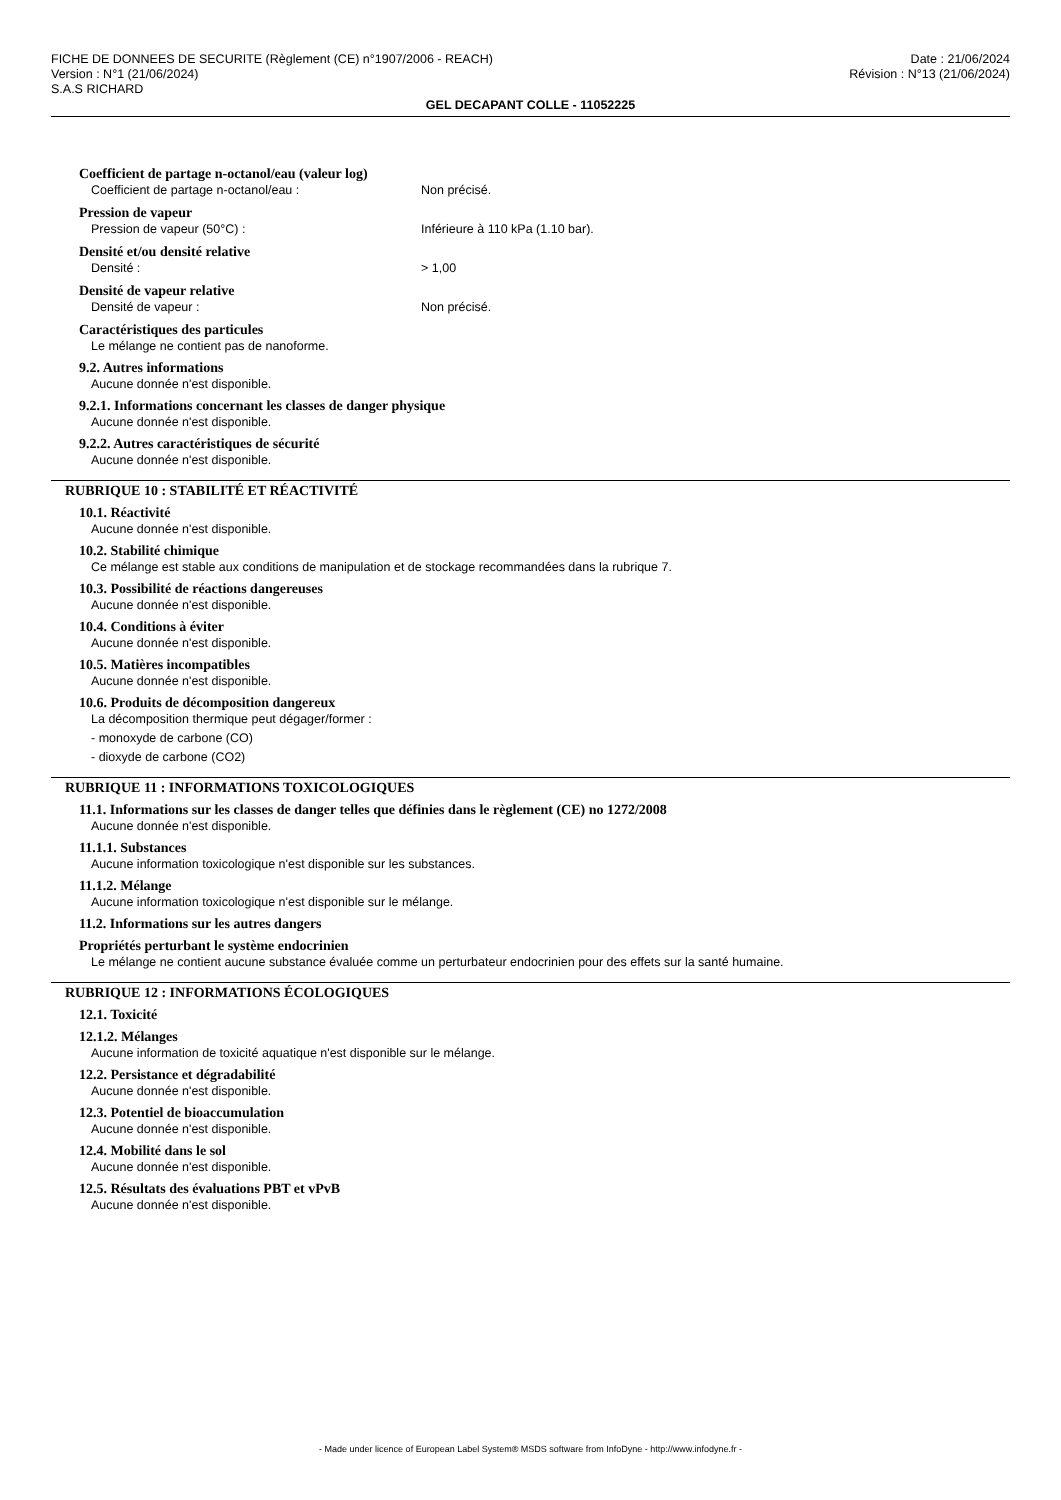FICHE DE DONNEES DE SECURITE (Règlement (CE) n°1907/2006 - REACH) Date : 21/06/2024
Version : N°1 (21/06/2024) Révision : N°13 (21/06/2024)
S.A.S RICHARD
GEL DECAPANT COLLE - 11052225
Coefficient de partage n-octanol/eau (valeur log)
Coefficient de partage n-octanol/eau : Non précisé.
Pression de vapeur
Pression de vapeur (50°C) : Inférieure à 110 kPa (1.10 bar).
Densité et/ou densité relative
Densité : > 1,00
Densité de vapeur relative
Densité de vapeur : Non précisé.
Caractéristiques des particules
Le mélange ne contient pas de nanoforme.
9.2. Autres informations
Aucune donnée n'est disponible.
9.2.1. Informations concernant les classes de danger physique
Aucune donnée n'est disponible.
9.2.2. Autres caractéristiques de sécurité
Aucune donnée n'est disponible.
RUBRIQUE 10 : STABILITÉ ET RÉACTIVITÉ
10.1. Réactivité
Aucune donnée n'est disponible.
10.2. Stabilité chimique
Ce mélange est stable aux conditions de manipulation et de stockage recommandées dans la rubrique 7.
10.3. Possibilité de réactions dangereuses
Aucune donnée n'est disponible.
10.4. Conditions à éviter
Aucune donnée n'est disponible.
10.5. Matières incompatibles
Aucune donnée n'est disponible.
10.6. Produits de décomposition dangereux
La décomposition thermique peut dégager/former :
- monoxyde de carbone (CO)
- dioxyde de carbone (CO2)
RUBRIQUE 11 : INFORMATIONS TOXICOLOGIQUES
11.1. Informations sur les classes de danger telles que définies dans le règlement (CE) no 1272/2008
Aucune donnée n'est disponible.
11.1.1. Substances
Aucune information toxicologique n'est disponible sur les substances.
11.1.2. Mélange
Aucune information toxicologique n'est disponible sur le mélange.
11.2. Informations sur les autres dangers
Propriétés perturbant le système endocrinien
Le mélange ne contient aucune substance évaluée comme un perturbateur endocrinien pour des effets sur la santé humaine.
RUBRIQUE 12 : INFORMATIONS ÉCOLOGIQUES
12.1. Toxicité
12.1.2. Mélanges
Aucune information de toxicité aquatique n'est disponible sur le mélange.
12.2. Persistance et dégradabilité
Aucune donnée n'est disponible.
12.3. Potentiel de bioaccumulation
Aucune donnée n'est disponible.
12.4. Mobilité dans le sol
Aucune donnée n'est disponible.
12.5. Résultats des évaluations PBT et vPvB
Aucune donnée n'est disponible.
- Made under licence of European Label System® MSDS software from InfoDyne - http://www.infodyne.fr -